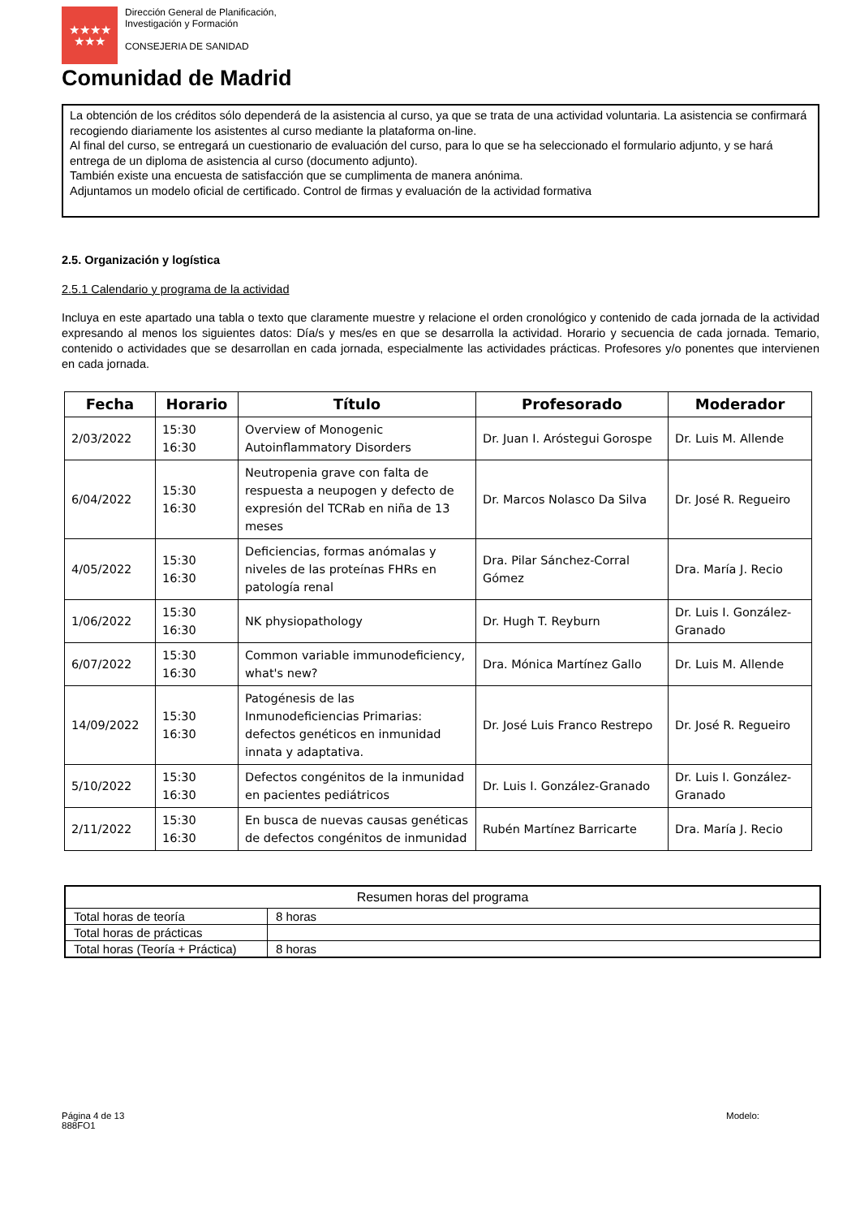★★★★
★★★
Dirección General de Planificación,
Investigación y Formación
CONSEJERIA DE SANIDAD
Comunidad de Madrid
La obtención de los créditos sólo dependerá de la asistencia al curso, ya que se trata de una actividad voluntaria. La asistencia se confirmará recogiendo diariamente los asistentes al curso mediante la plataforma on-line.
Al final del curso, se entregará un cuestionario de evaluación del curso, para lo que se ha seleccionado el formulario adjunto, y se hará entrega de un diploma de asistencia al curso (documento adjunto).
También existe una encuesta de satisfacción que se cumplimenta de manera anónima.
Adjuntamos un modelo oficial de certificado. Control de firmas y evaluación de la actividad formativa
2.5. Organización y logística
2.5.1 Calendario y programa de la actividad
Incluya en este apartado una tabla o texto que claramente muestre y relacione el orden cronológico y contenido de cada jornada de la actividad expresando al menos los siguientes datos: Día/s y mes/es en que se desarrolla la actividad. Horario y secuencia de cada jornada. Temario, contenido o actividades que se desarrollan en cada jornada, especialmente las actividades prácticas. Profesores y/o ponentes que intervienen en cada jornada.
| Fecha | Horario | Título | Profesorado | Moderador |
| --- | --- | --- | --- | --- |
| 2/03/2022 | 15:30 16:30 | Overview of Monogenic Autoinflammatory Disorders | Dr. Juan I. Aróstegui Gorospe | Dr. Luis M. Allende |
| 6/04/2022 | 15:30 16:30 | Neutropenia grave con falta de respuesta a neupogen y defecto de expresión del TCRab en niña de 13 meses | Dr. Marcos Nolasco Da Silva | Dr. José R. Regueiro |
| 4/05/2022 | 15:30 16:30 | Deficiencias, formas anómalas y niveles de las proteínas FHRs en patología renal | Dra. Pilar Sánchez-Corral Gómez | Dra. María J. Recio |
| 1/06/2022 | 15:30 16:30 | NK physiopathology | Dr. Hugh T. Reyburn | Dr. Luis I. González-Granado |
| 6/07/2022 | 15:30 16:30 | Common variable immunodeficiency, what's new? | Dra. Mónica Martínez Gallo | Dr. Luis M. Allende |
| 14/09/2022 | 15:30 16:30 | Patogénesis de las Inmunodeficiencias Primarias: defectos genéticos en inmunidad innata y adaptativa. | Dr. José Luis Franco Restrepo | Dr. José R. Regueiro |
| 5/10/2022 | 15:30 16:30 | Defectos congénitos de la inmunidad en pacientes pediátricos | Dr. Luis I. González-Granado | Dr. Luis I. González-Granado |
| 2/11/2022 | 15:30 16:30 | En busca de nuevas causas genéticas de defectos congénitos de inmunidad | Rubén Martínez Barricarte | Dra. María J. Recio |
| Resumen horas del programa | |
| Total horas de teoría | 8 horas |
| Total horas de prácticas | |
| Total horas (Teoría + Práctica) | 8 horas |
Página 4 de 13
888FO1
Modelo: